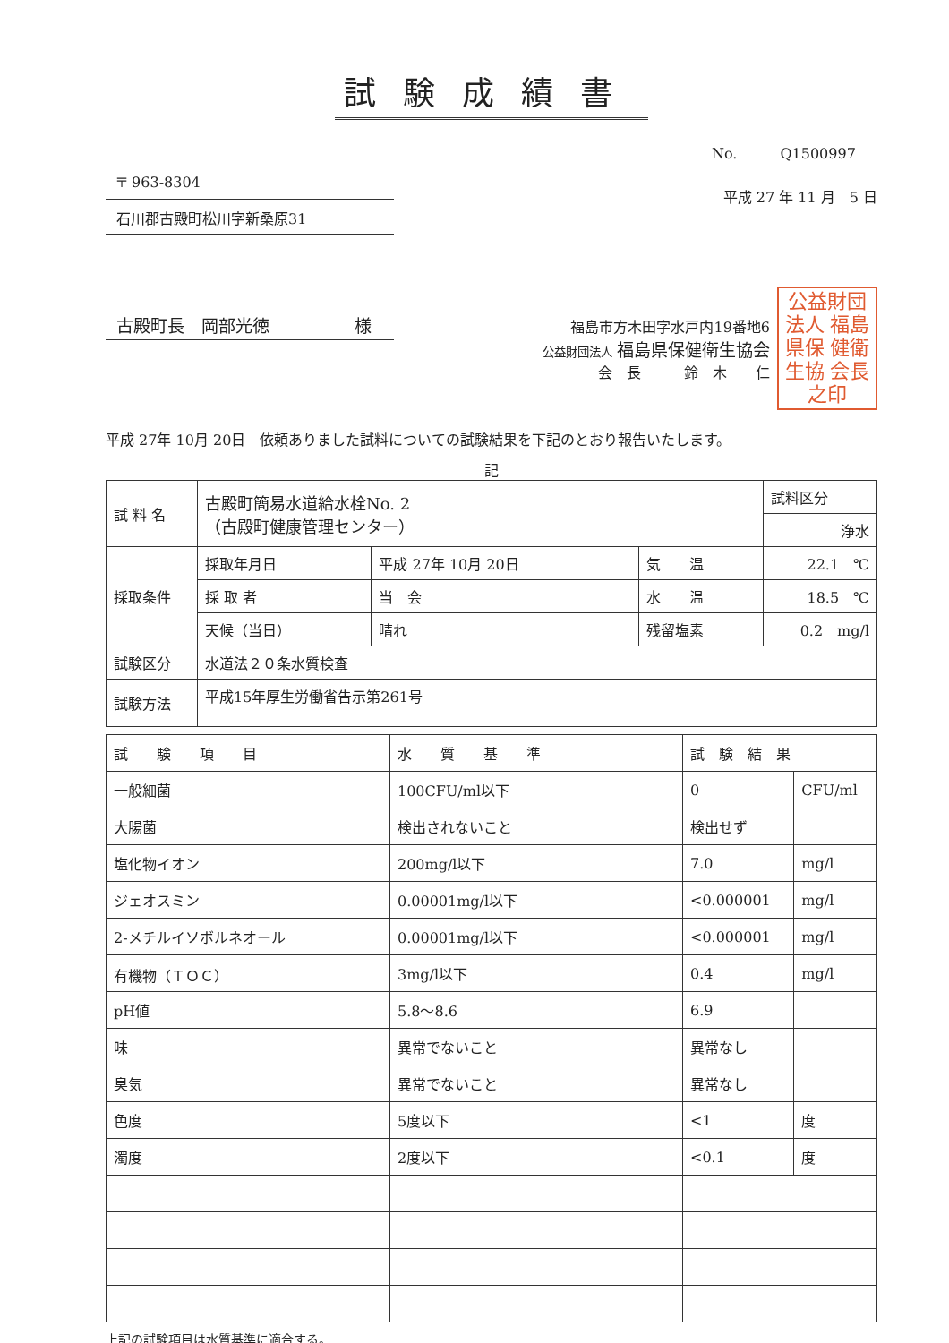試験成績書
〒 963-8304
石川郡古殿町松川字新桑原31
古殿町長　岡部光徳　　　　　様
No.　　　Q1500997
平成 27 年 11 月　5 日
福島市方木田字水戸内19番地6
公益財団法人 福島県保健衛生協会
会　長　　　鈴　木　　仁
公益財団法人 福島県保 健衛生協 会長之印
平成 27年 10月 20日　依頼ありました試料についての試験結果を下記のとおり報告いたします。
記
| 試 料 名 | 古殿町簡易水道給水栓No. 2 （古殿町健康管理センター） | | | | 試料区分 |
| | | | | | 浄水 |
| 採取条件 | 採取年月日 | 平成 27年 10月 20日 | 気 温 | 22.1 ℃ | |
| | 採 取 者 | 当 会 | 水 温 | 18.5 ℃ | |
| | 天候（当日） | 晴れ | 残留塩素 | 0.2 mg/l | |
| 試験区分 | 水道法２０条水質検査 | | | | |
| 試験方法 | 平成15年厚生労働省告示第261号 | | | | |
| 試 験 項 目 | 水 質 基 準 | 試 験 結 果 | |
| --- | --- | --- | --- |
| 一般細菌 | 100CFU/ml以下 | 0 | CFU/ml |
| 大腸菌 | 検出されないこと | 検出せず | |
| 塩化物イオン | 200mg/l以下 | 7.0 | mg/l |
| ジェオスミン | 0.00001mg/l以下 | <0.000001 | mg/l |
| 2-メチルイソボルネオール | 0.00001mg/l以下 | <0.000001 | mg/l |
| 有機物（ＴＯＣ） | 3mg/l以下 | 0.4 | mg/l |
| pH値 | 5.8～8.6 | 6.9 | |
| 味 | 異常でないこと | 異常なし | |
| 臭気 | 異常でないこと | 異常なし | |
| 色度 | 5度以下 | <1 | 度 |
| 濁度 | 2度以下 | <0.1 | 度 |
上記の試験項目は水質基準に適合する。